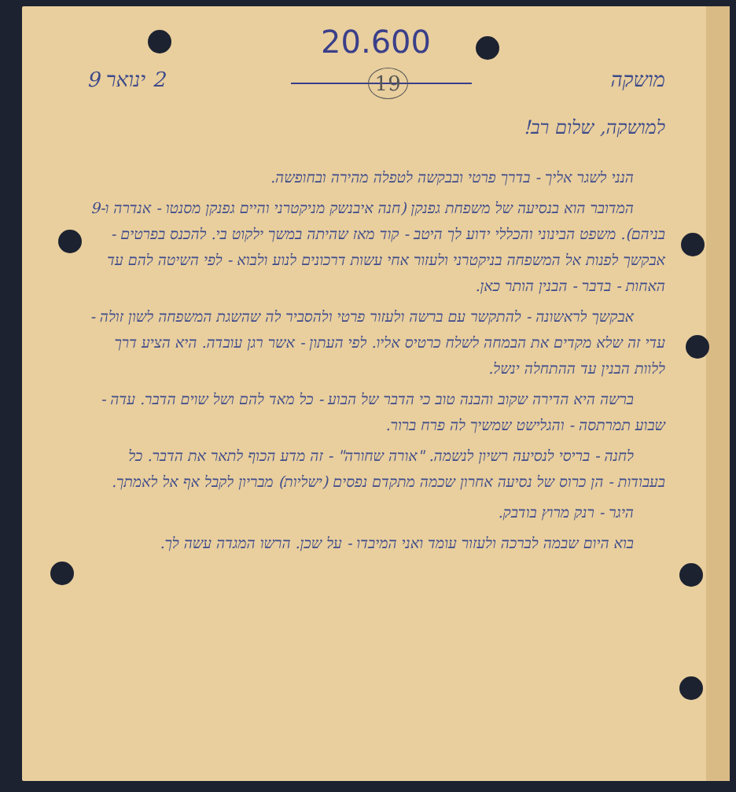20.600
מושקה 19 2 ינואר 9
למושקה, שלום רב!
הנני לשגר אליך - בדרך פרטי ובבקשה לטפלה מהירה ובחופשה.
המדובר הוא בנסיעה של משפחת גפנקן (חנה איבנשק מניקטרני והיים גפנקן מסנטו - אנדרה ו-9 בניהם). משפט הבינוני והכללי ידוע לך היטב - קוד מאז שהיתה במשך ילקוט בי. להכנס בפרטים - אבקשך לפנות אל המשפחה בניקטרני ולעזור אחי עשות דרכונים לנוע ולבוא - לפי השיטה להם עד האחות - בדבר - הבנין הותר כאן.
אבקשך לראשונה - להתקשר עם ברשה ולעזור פרטי ולהסביר לה שהשגת המשפחה לשון זולה - עדי זה שלא מקדים את הבמחה לשלח כרטיס אליו. לפי העתון - אשר רגן עובדה. היא הציע דרך ללוות הבנין עד ההתחלה ינשל.
ברשה היא הדירה שקוב והבנה טוב כי הדבר של הבוע - כל מאד להם ושל שוים הדבר. עדה - שבוע תמרתסה - והגלישט שמשיך לה פרח ברור.
לחנה - בריסי לנסיעה רשיון לנשמה. "אורה שחורה" - זה מדע הכוף לתאר את הדבר. כל בעבודות - הן כרוס של נסיעה אחרון שכמה מתקדם נפסים (ישליות) מבריון לקבל אף אל לאמתך.
היגר - רנק מרוץ בודבק.
בוא היום שבמה לברכה ולעזור עומד ואני המיבדו - על שכן. הרשו המגדה עשה לך.